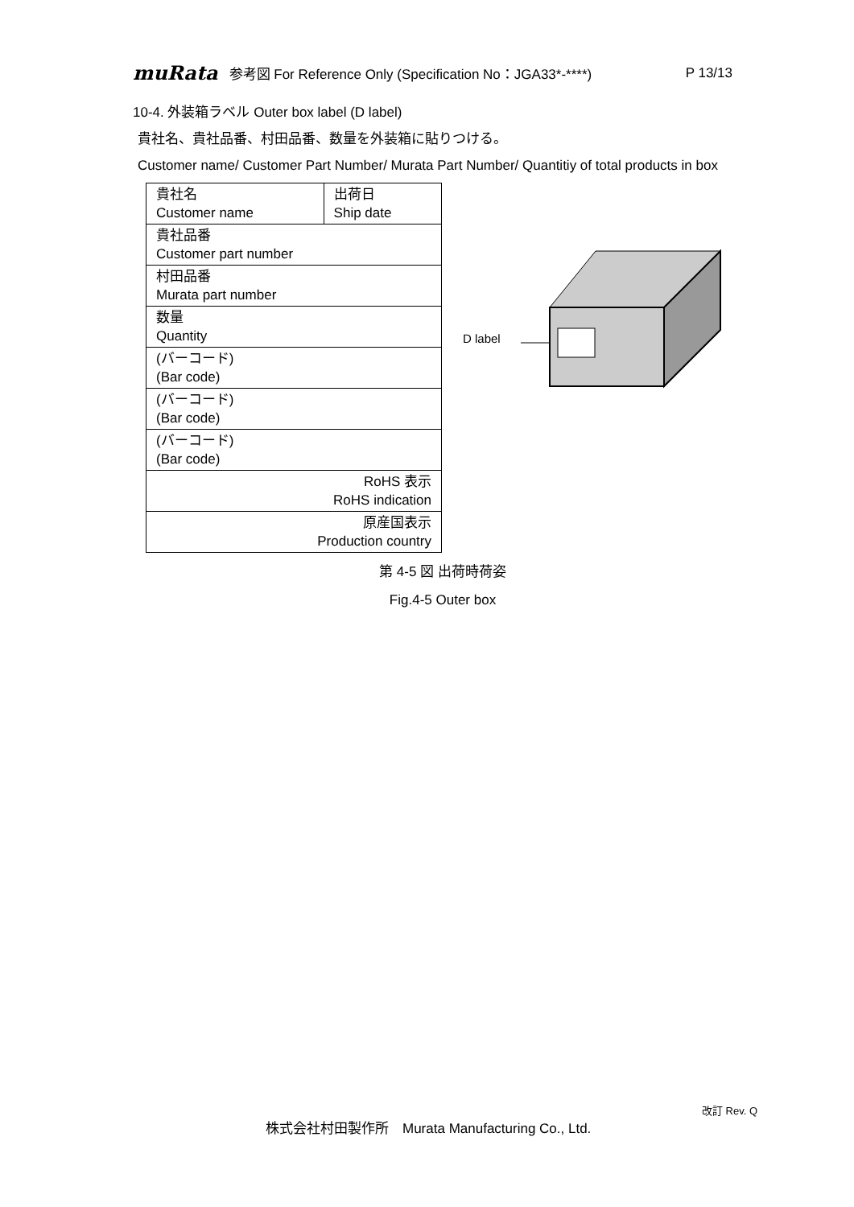muRata 参考図 For Reference Only (Specification No：JGA33*-****) P 13/13
10-4. 外装箱ラベル Outer box label (D label)
貴社名、貴社品番、村田品番、数量を外装箱に貼りつける。
Customer name/ Customer Part Number/ Murata Part Number/ Quantitiy of total products in box
| 貴社名 Customer name | 出荷日 Ship date |
| 貴社品番 Customer part number | |
| 村田品番 Murata part number | |
| 数量 Quantity | |
| (バーコード) (Bar code) | |
| (バーコード) (Bar code) | |
| (バーコード) (Bar code) | |
| RoHS 表示 RoHS indication | |
| 原産国表示 Production country | |
第 4-5 図 出荷時荷姿
Fig.4-5 Outer box
D label
改訂 Rev. Q
株式会社村田製作所　Murata Manufacturing Co., Ltd.